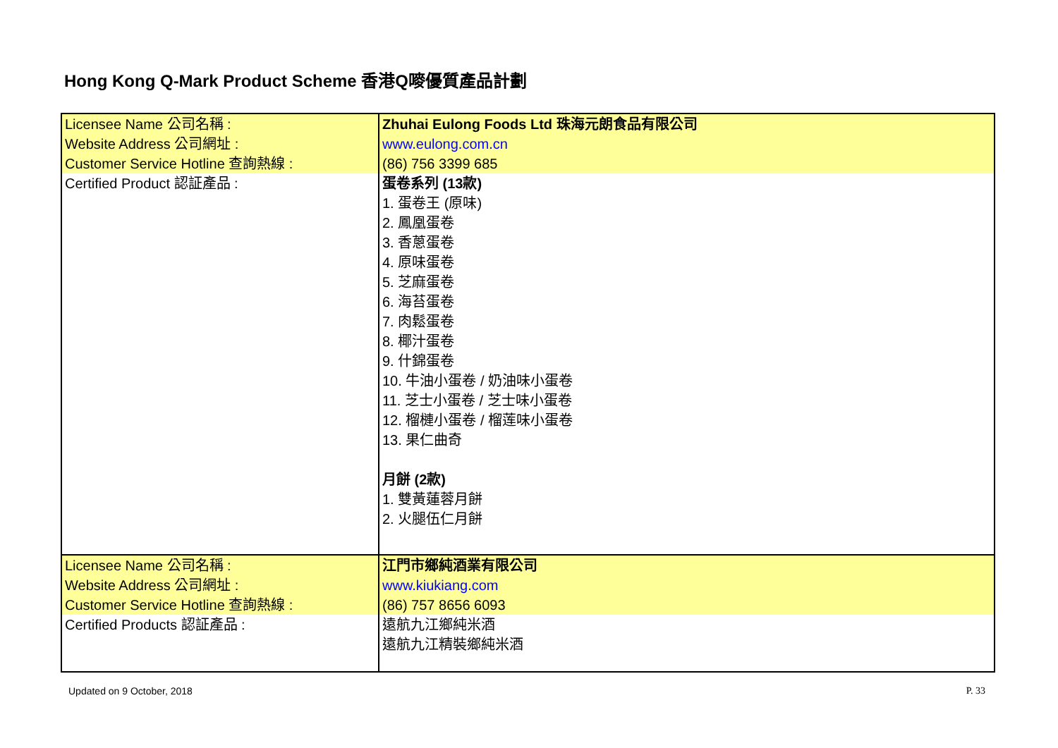Hong Kong Q-Mark Product Scheme 香港Q嘜優質產品計劃
| Licensee Name 公司名稱 : Website Address 公司網址 : Customer Service Hotline 查詢熱線 : | Zhuhai Eulong Foods Ltd 珠海元朗食品有限公司 www.eulong.com.cn (86) 756 3399 685 |
| Certified Product 認証產品 : | 蛋卷系列 (13款) 1. 蛋卷王 (原味) 2. 鳳凰蛋卷 3. 香蔥蛋卷 4. 原味蛋卷 5. 芝麻蛋卷 6. 海苔蛋卷 7. 肉鬆蛋卷 8. 椰汁蛋卷 9. 什錦蛋卷 10. 牛油小蛋卷 / 奶油味小蛋卷 11. 芝士小蛋卷 / 芝士味小蛋卷 12. 榴槤小蛋卷 / 榴莲味小蛋卷 13. 果仁曲奇 月餅 (2款) 1. 雙黃蓮蓉月餅 2. 火腿伍仁月餅 |
| Licensee Name 公司名稱 : Website Address 公司網址 : Customer Service Hotline 查詢熱線 : | 江門市鄉純酒業有限公司 www.kiukiang.com (86) 757 8656 6093 |
| Certified Products 認証產品 : | 遠航九江鄉純米酒 遠航九江精裝鄉純米酒 |
Updated on 9 October, 2018 P. 33